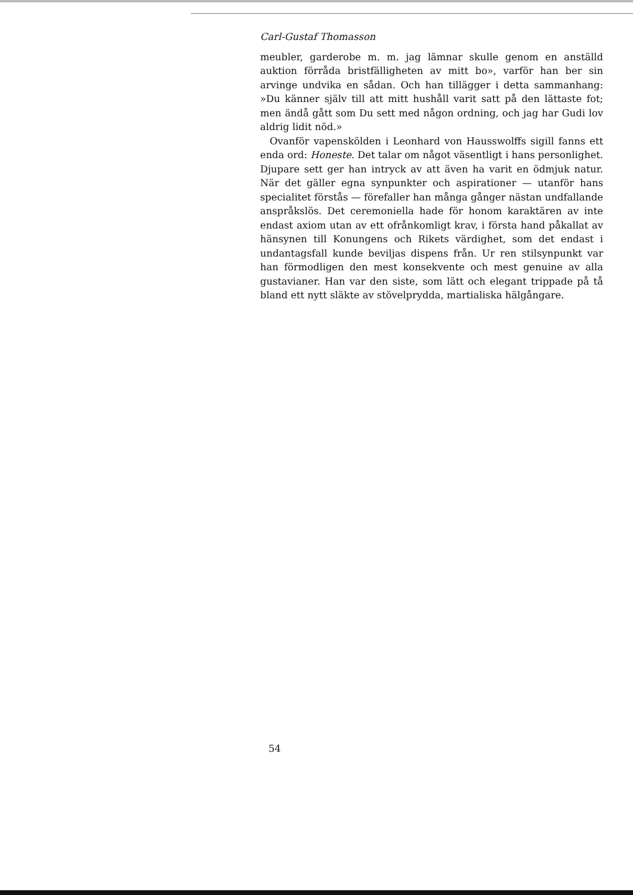Carl-Gustaf Thomasson
meubler, garderobe m. m. jag lämnar skulle genom en anställd auktion förråda bristfälligheten av mitt bo», varför han ber sin arvinge undvika en sådan. Och han tillägger i detta samman­hang: »Du känner själv till att mitt hushåll varit satt på den lättaste fot; men ändå gått som Du sett med någon ordning, och jag har Gudi lov aldrig lidit nöd.»
Ovanför vapenskölden i Leonhard von Hausswolffs sigill fanns ett enda ord: Honeste. Det talar om något väsentligt i hans per­sonlighet. Djupare sett ger han intryck av att även ha varit en ödmjuk natur. När det gäller egna synpunkter och aspirationer — utanför hans specialitet förstås — förefaller han många gånger nästan undfallande anspråkslös. Det ceremoniella hade för honom karaktären av inte endast axiom utan av ett ofrånkomligt krav, i första hand påkallat av hänsynen till Konungens och Rikets värdighet, som det endast i undantagsfall kunde beviljas dispens från. Ur ren stilsynpunkt var han förmodligen den mest konse­kvente och mest genuine av alla gustavianer. Han var den siste, som lätt och elegant trippade på tå bland ett nytt släkte av stövel­prydda, martialiska hälgångare.
54